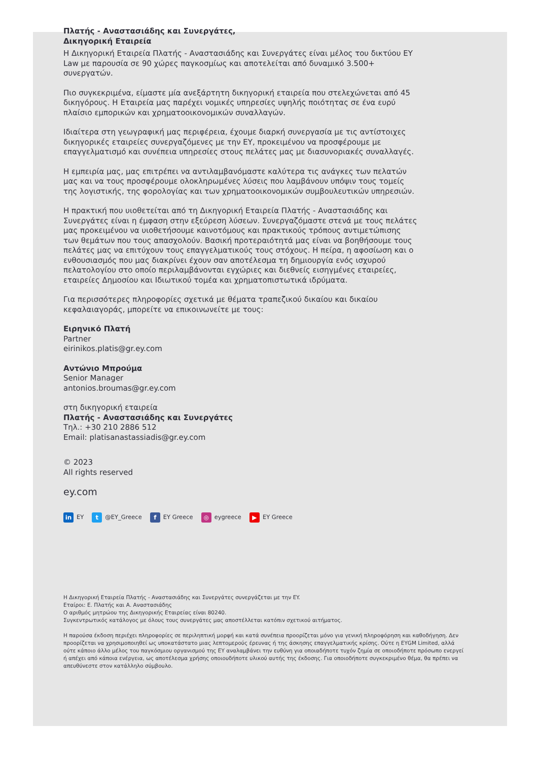Πλατής - Αναστασιάδης και Συνεργάτες,
Δικηγορική Εταιρεία
Η Δικηγορική Εταιρεία Πλατής - Αναστασιάδης και Συνεργάτες είναι μέλος του δικτύου EY Law με παρουσία σε 90 χώρες παγκοσμίως και αποτελείται από δυναμικό 3.500+ συνεργατών.
Πιο συγκεκριμένα, είμαστε μία ανεξάρτητη δικηγορική εταιρεία που στελεχώνεται από 45 δικηγόρους. Η Εταιρεία μας παρέχει νομικές υπηρεσίες υψηλής ποιότητας σε ένα ευρύ πλαίσιο εμπορικών και χρηματοοικονομικών συναλλαγών.
Ιδιαίτερα στη γεωγραφική μας περιφέρεια, έχουμε διαρκή συνεργασία με τις αντίστοιχες δικηγορικές εταιρείες συνεργαζόμενες με την EY, προκειμένου να προσφέρουμε με επαγγελματισμό και συνέπεια υπηρεσίες στους πελάτες μας με διασυνοριακές συναλλαγές.
Η εμπειρία μας, μας επιτρέπει να αντιλαμβανόμαστε καλύτερα τις ανάγκες των πελατών μας και να τους προσφέρουμε ολοκληρωμένες λύσεις που λαμβάνουν υπόψιν τους τομείς της λογιστικής, της φορολογίας και των χρηματοοικονομικών συμβουλευτικών υπηρεσιών.
Η πρακτική που υιοθετείται από τη Δικηγορική Εταιρεία Πλατής - Αναστασιάδης και Συνεργάτες είναι η έμφαση στην εξεύρεση λύσεων. Συνεργαζόμαστε στενά με τους πελάτες μας προκειμένου να υιοθετήσουμε καινοτόμους και πρακτικούς τρόπους αντιμετώπισης των θεμάτων που τους απασχολούν. Βασική προτεραιότητά μας είναι να βοηθήσουμε τους πελάτες μας να επιτύχουν τους επαγγελματικούς τους στόχους. Η πείρα, η αφοσίωση και ο ενθουσιασμός που μας διακρίνει έχουν σαν αποτέλεσμα τη δημιουργία ενός ισχυρού πελατολογίου στο οποίο περιλαμβάνονται εγχώριες και διεθνείς εισηγμένες εταιρείες, εταιρείες Δημοσίου και Ιδιωτικού τομέα και χρηματοπιστωτικά ιδρύματα.
Για περισσότερες πληροφορίες σχετικά με θέματα τραπεζικού δικαίου και δικαίου κεφαλαιαγοράς, μπορείτε να επικοινωνείτε με τους:
Ειρηνικό Πλατή
Partner
eirinikos.platis@gr.ey.com
Αντώνιο Μπρούμα
Senior Manager
antonios.broumas@gr.ey.com
στη δικηγορική εταιρεία
Πλατής - Αναστασιάδης και Συνεργάτες
Τηλ.: +30 210 2886 512
Email: platisanastassiadis@gr.ey.com
© 2023
All rights reserved
ey.com
in EY t @EY_Greece f EY Greece ◎ eygreece ▶ EY Greece
Η Δικηγορική Εταιρεία Πλατής - Αναστασιάδης και Συνεργάτες συνεργάζεται με την EY.
Εταίροι: Ε. Πλατής και Α. Αναστασιάδης
Ο αριθμός μητρώου της Δικηγορικής Εταιρείας είναι 80240.
Συγκεντρωτικός κατάλογος με όλους τους συνεργάτες μας αποστέλλεται κατόπιν σχετικού αιτήματος.
Η παρούσα έκδοση περιέχει πληροφορίες σε περιληπτική μορφή και κατά συνέπεια προορίζεται μόνο για γενική πληροφόρηση και καθοδήγηση. Δεν προορίζεται να χρησιμοποιηθεί ως υποκατάστατο μιας λεπτομερούς έρευνας ή της άσκησης επαγγελματικής κρίσης. Ούτε η EYGM Limited, αλλά ούτε κάποιο άλλο μέλος του παγκόσμιου οργανισμού της EY αναλαμβάνει την ευθύνη για οποιαδήποτε τυχόν ζημία σε οποιοδήποτε πρόσωπο ενεργεί ή απέχει από κάποια ενέργεια, ως αποτέλεσμα χρήσης οποιουδήποτε υλικού αυτής της έκδοσης. Για οποιοδήποτε συγκεκριμένο θέμα, θα πρέπει να απευθύνεστε στον κατάλληλο σύμβουλο.